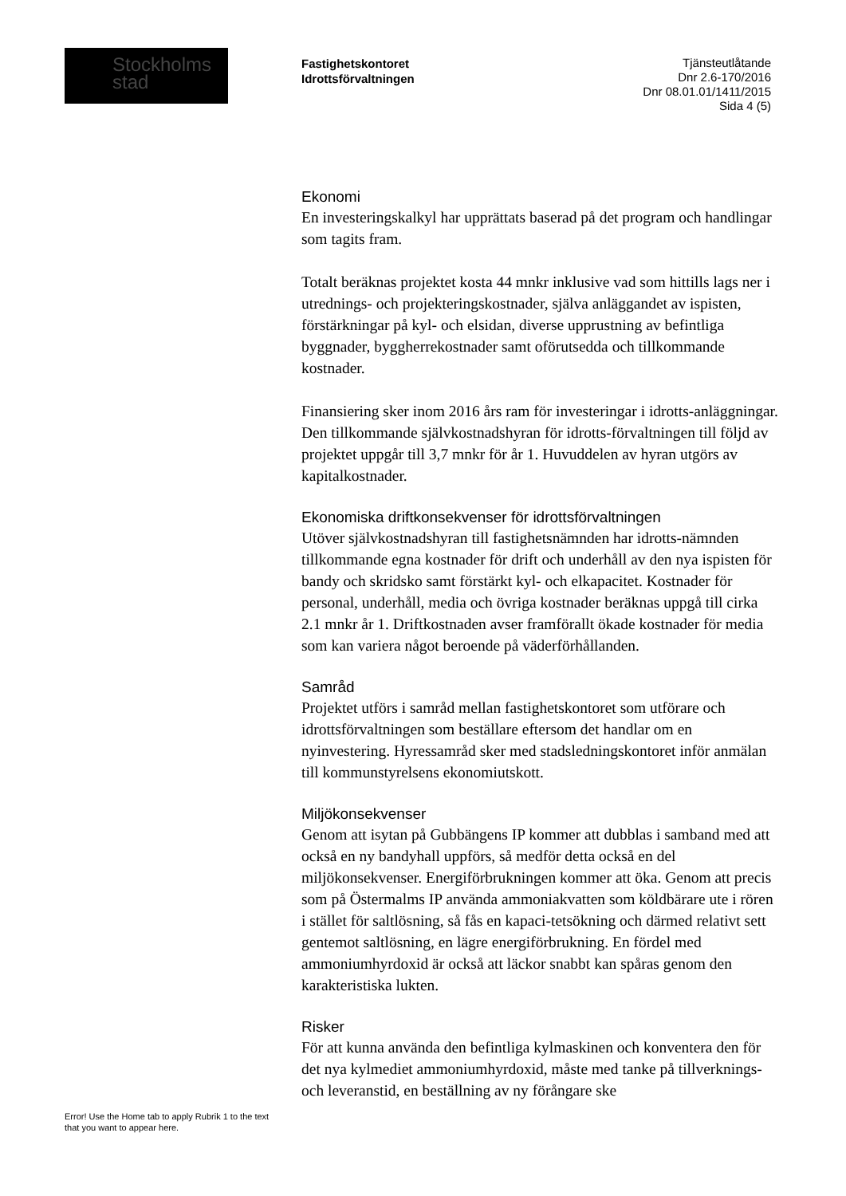Stockholms
stad
Fastighetskontoret
Idrottsförvaltningen
Tjänsteutlåtande
Dnr 2.6-170/2016
Dnr 08.01.01/1411/2015
Sida 4 (5)
Ekonomi
En investeringskalkyl har upprättats baserad på det program och handlingar som tagits fram.
Totalt beräknas projektet kosta 44 mnkr inklusive vad som hittills lags ner i utrednings- och projekteringskostnader, själva anläggandet av ispisten, förstärkningar på kyl- och elsidan, diverse upprustning av befintliga byggnader, byggherrekostnader samt oförutsedda och tillkommande kostnader.
Finansiering sker inom 2016 års ram för investeringar i idrotts-anläggningar. Den tillkommande självkostnadshyran för idrotts-förvaltningen till följd av projektet uppgår till 3,7 mnkr för år 1. Huvuddelen av hyran utgörs av kapitalkostnader.
Ekonomiska driftkonsekvenser för idrottsförvaltningen
Utöver självkostnadshyran till fastighetsnämnden har idrotts-nämnden tillkommande egna kostnader för drift och underhåll av den nya ispisten för bandy och skridsko samt förstärkt kyl- och elkapacitet. Kostnader för personal, underhåll, media och övriga kostnader beräknas uppgå till cirka 2.1 mnkr år 1. Driftkostnaden avser framförallt ökade kostnader för media som kan variera något beroende på väderförhållanden.
Samråd
Projektet utförs i samråd mellan fastighetskontoret som utförare och idrottsförvaltningen som beställare eftersom det handlar om en nyinvestering. Hyressamråd sker med stadsledningskontoret inför anmälan till kommunstyrelsens ekonomiutskott.
Miljökonsekvenser
Genom att isytan på Gubbängens IP kommer att dubblas i samband med att också en ny bandyhall uppförs, så medför detta också en del miljökonsekvenser. Energiförbrukningen kommer att öka. Genom att precis som på Östermalms IP använda ammoniakvatten som köldbärare ute i rören i stället för saltlösning, så fås en kapaci-tetsökning och därmed relativt sett gentemot saltlösning, en lägre energiförbrukning. En fördel med ammoniumhyrdoxid är också att läckor snabbt kan spåras genom den karakteristiska lukten.
Risker
För att kunna använda den befintliga kylmaskinen och konventera den för det nya kylmediet ammoniumhyrdoxid, måste med tanke på tillverknings- och leveranstid, en beställning av ny förångare ske
Error! Use the Home tab to apply Rubrik 1 to the text that you want to appear here.